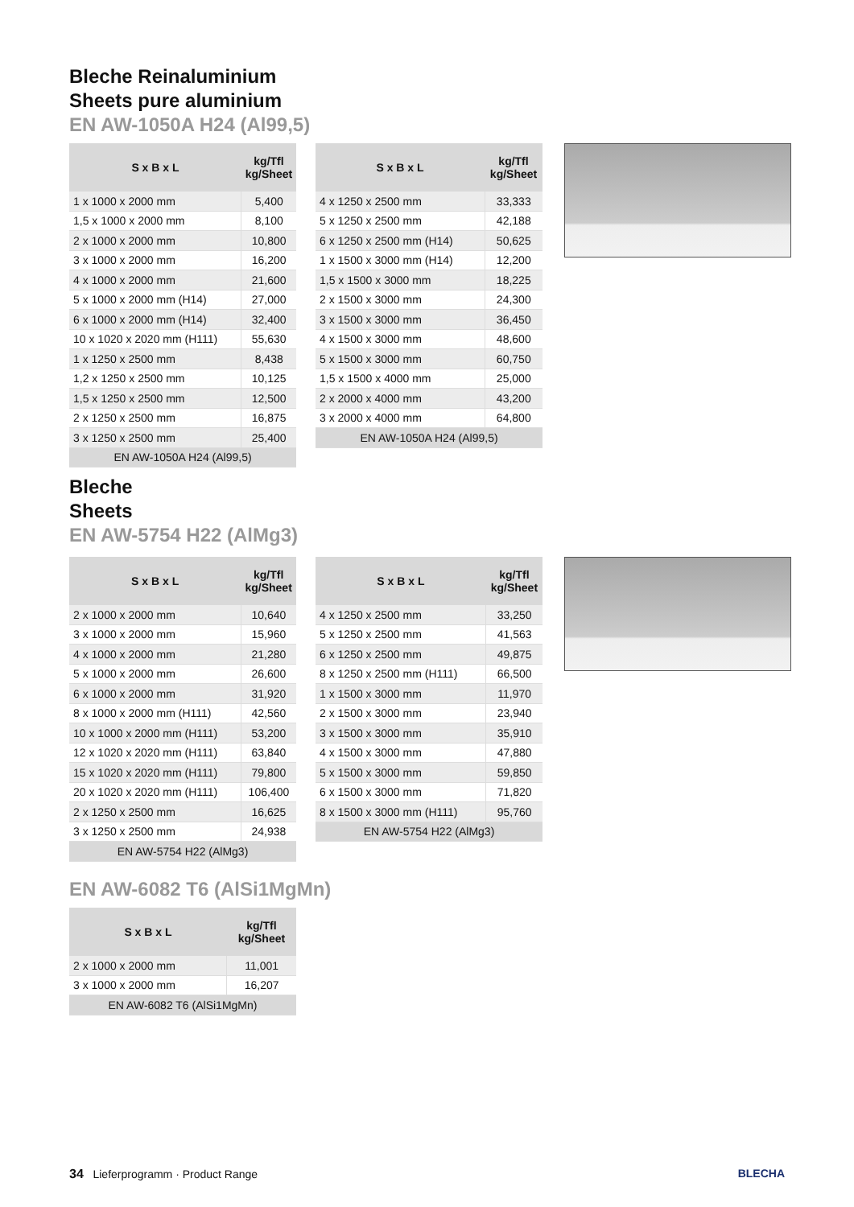Bleche Reinaluminium
Sheets pure aluminium
EN AW-1050A H24 (Al99,5)
| S x B x L | kg/Tfl kg/Sheet |
| --- | --- |
| 1 x 1000 x 2000 mm | 5,400 |
| 1,5 x 1000 x 2000 mm | 8,100 |
| 2 x 1000 x 2000 mm | 10,800 |
| 3 x 1000 x 2000 mm | 16,200 |
| 4 x 1000 x 2000 mm | 21,600 |
| 5 x 1000 x 2000 mm (H14) | 27,000 |
| 6 x 1000 x 2000 mm (H14) | 32,400 |
| 10 x 1020 x 2020 mm (H111) | 55,630 |
| 1 x 1250 x 2500 mm | 8,438 |
| 1,2 x 1250 x 2500 mm | 10,125 |
| 1,5 x 1250 x 2500 mm | 12,500 |
| 2 x 1250 x 2500 mm | 16,875 |
| 3 x 1250 x 2500 mm | 25,400 |
| EN AW-1050A H24 (Al99,5) | |
| S x B x L | kg/Tfl kg/Sheet |
| --- | --- |
| 4 x 1250 x 2500 mm | 33,333 |
| 5 x 1250 x 2500 mm | 42,188 |
| 6 x 1250 x 2500 mm (H14) | 50,625 |
| 1 x 1500 x 3000 mm (H14) | 12,200 |
| 1,5 x 1500 x 3000 mm | 18,225 |
| 2 x 1500 x 3000 mm | 24,300 |
| 3 x 1500 x 3000 mm | 36,450 |
| 4 x 1500 x 3000 mm | 48,600 |
| 5 x 1500 x 3000 mm | 60,750 |
| 1,5 x 1500 x 4000 mm | 25,000 |
| 2 x 2000 x 4000 mm | 43,200 |
| 3 x 2000 x 4000 mm | 64,800 |
| EN AW-1050A H24 (Al99,5) | |
Bleche
Sheets
EN AW-5754 H22 (AlMg3)
| S x B x L | kg/Tfl kg/Sheet |
| --- | --- |
| 2 x 1000 x 2000 mm | 10,640 |
| 3 x 1000 x 2000 mm | 15,960 |
| 4 x 1000 x 2000 mm | 21,280 |
| 5 x 1000 x 2000 mm | 26,600 |
| 6 x 1000 x 2000 mm | 31,920 |
| 8 x 1000 x 2000 mm (H111) | 42,560 |
| 10 x 1000 x 2000 mm (H111) | 53,200 |
| 12 x 1020 x 2020 mm (H111) | 63,840 |
| 15 x 1020 x 2020 mm (H111) | 79,800 |
| 20 x 1020 x 2020 mm (H111) | 106,400 |
| 2 x 1250 x 2500 mm | 16,625 |
| 3 x 1250 x 2500 mm | 24,938 |
| EN AW-5754 H22 (AlMg3) | |
| S x B x L | kg/Tfl kg/Sheet |
| --- | --- |
| 4 x 1250 x 2500 mm | 33,250 |
| 5 x 1250 x 2500 mm | 41,563 |
| 6 x 1250 x 2500 mm | 49,875 |
| 8 x 1250 x 2500 mm (H111) | 66,500 |
| 1 x 1500 x 3000 mm | 11,970 |
| 2 x 1500 x 3000 mm | 23,940 |
| 3 x 1500 x 3000 mm | 35,910 |
| 4 x 1500 x 3000 mm | 47,880 |
| 5 x 1500 x 3000 mm | 59,850 |
| 6 x 1500 x 3000 mm | 71,820 |
| 8 x 1500 x 3000 mm (H111) | 95,760 |
| EN AW-5754 H22 (AlMg3) | |
EN AW-6082 T6 (AlSi1MgMn)
| S x B x L | kg/Tfl kg/Sheet |
| --- | --- |
| 2 x 1000 x 2000 mm | 11,001 |
| 3 x 1000 x 2000 mm | 16,207 |
| EN AW-6082 T6 (AlSi1MgMn) | |
34 Lieferprogramm · Product Range BLECHA